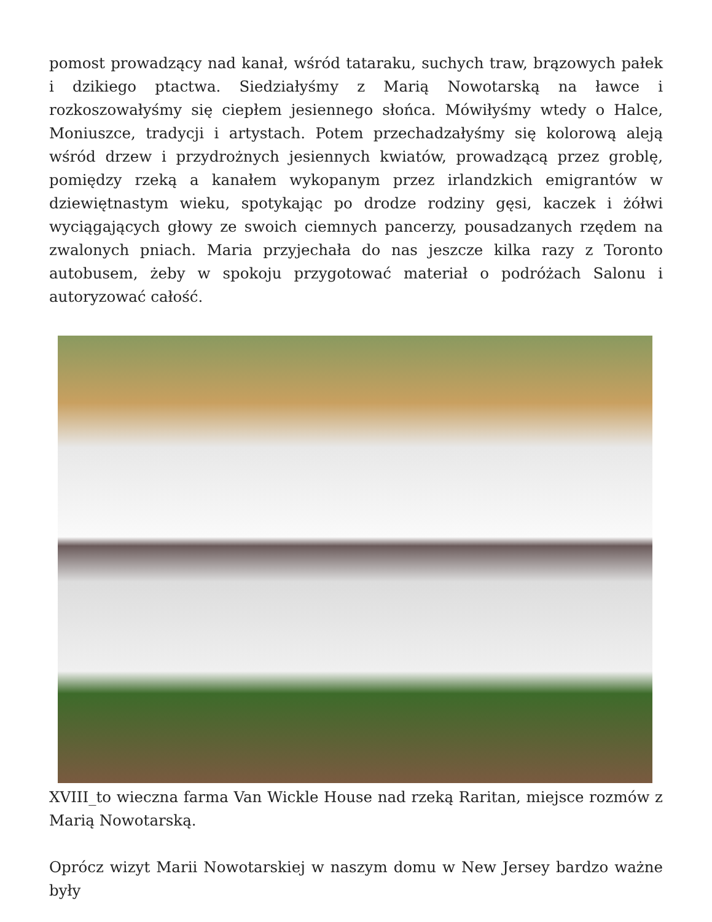pomost prowadzący nad kanał, wśród tataraku, suchych traw, brązowych pałek i dzikiego ptactwa. Siedziałyśmy z Marią Nowotarską na ławce i rozkoszowałyśmy się ciepłem jesiennego słońca. Mówiłyśmy wtedy o Halce, Moniuszce, tradycji i artystach. Potem przechadzałyśmy się kolorową aleją wśród drzew i przydrożnych jesiennych kwiatów, prowadzącą przez groblę, pomiędzy rzeką a kanałem wykopanym przez irlandzkich emigrantów w dziewiętnastym wieku, spotykając po drodze rodziny gęsi, kaczek i żółwi wyciągających głowy ze swoich ciemnych pancerzy, pousadzanych rzędem na zwalonych pniach. Maria przyjechała do nas jeszcze kilka razy z Toronto autobusem, żeby w spokoju przygotować materiał o podróżach Salonu i autoryzować całość.
XVIII_to wieczna farma Van Wickle House nad rzeką Raritan, miejsce rozmów z Marią Nowotarską.
Oprócz wizyt Marii Nowotarskiej w naszym domu w New Jersey bardzo ważne były